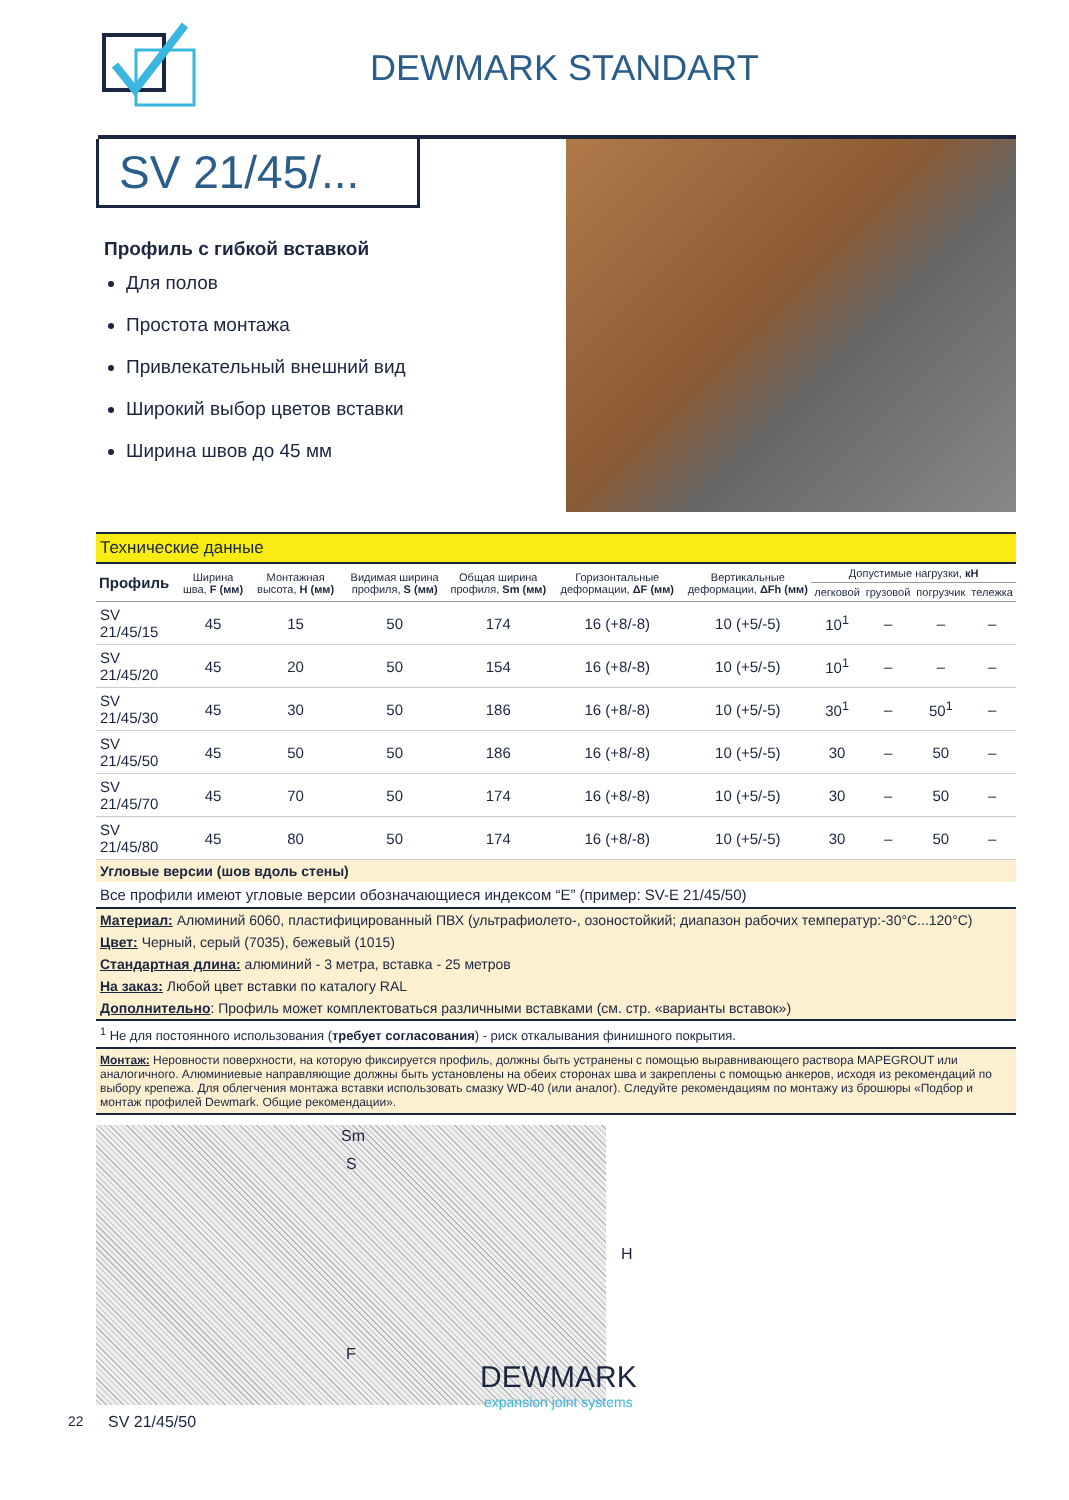DEWMARK STANDART
SV 21/45/...
Профиль с гибкой вставкой
Для полов
Простота монтажа
Привлекательный внешний вид
Широкий выбор цветов вставки
Ширина швов до 45 мм
| Технические данные | | | | | | | | | | |
| Профиль | Ширина шва, F (мм) | Монтажная высота, H (мм) | Видимая ширина профиля, S (мм) | Общая ширина профиля, Sm (мм) | Горизонтальные деформации, ΔF (мм) | Вертикальные деформации, ΔFh (мм) | Допустимые нагрузки, кН | | | |
| | | | | | | | легковой | грузовой | погрузчик | тележка |
| SV 21/45/15 | 45 | 15 | 50 | 174 | 16 (+8/-8) | 10 (+5/-5) | 10<sup>1</sup> | – | – | – |
| SV 21/45/20 | 45 | 20 | 50 | 154 | 16 (+8/-8) | 10 (+5/-5) | 10<sup>1</sup> | – | – | – |
| SV 21/45/30 | 45 | 30 | 50 | 186 | 16 (+8/-8) | 10 (+5/-5) | 30<sup>1</sup> | – | 50<sup>1</sup> | – |
| SV 21/45/50 | 45 | 50 | 50 | 186 | 16 (+8/-8) | 10 (+5/-5) | 30 | – | 50 | – |
| SV 21/45/70 | 45 | 70 | 50 | 174 | 16 (+8/-8) | 10 (+5/-5) | 30 | – | 50 | – |
| SV 21/45/80 | 45 | 80 | 50 | 174 | 16 (+8/-8) | 10 (+5/-5) | 30 | – | 50 | – |
| Угловые версии (шов вдоль стены) | | | | | | | | | | |
| Все профили имеют угловые версии обозначающиеся индексом “E” (пример: SV-E 21/45/50) | | | | | | | | | | |
| Материал: Алюминий 6060, пластифицированный ПВХ (ультрафиолето-, озоностойкий; диапазон рабочих температур:-30°C...120°C) | | | | | | | | | | |
| Цвет: Черный, серый (7035), бежевый (1015) | | | | | | | | | | |
| Стандартная длина: алюминий - 3 метра, вставка - 25 метров | | | | | | | | | | |
| На заказ: Любой цвет вставки по каталогу RAL | | | | | | | | | | |
| Дополнительно : Профиль может комплектоваться различными вставками (см. стр. «варианты вставок») | | | | | | | | | | |
<sup>1</sup> Не для постоянного использования (требует согласования) - риск откалывания финишного покрытия.
Монтаж: Неровности поверхности, на которую фиксируется профиль, должны быть устранены с помощью выравнивающего раствора MAPEGROUT или аналогичного. Алюминиевые направляющие должны быть установлены на обеих сторонах шва и закреплены с помощью анкеров, исходя из рекомендаций по выбору крепежа. Для облегчения монтажа вставки использовать смазку WD-40 (или аналог). Следуйте рекомендациям по монтажу из брошюры «Подбор и монтаж профилей Dewmark. Общие рекомендации».
Sm
S
H
F
SV 21/45/50
22
DEWMARK
expansion joint systems